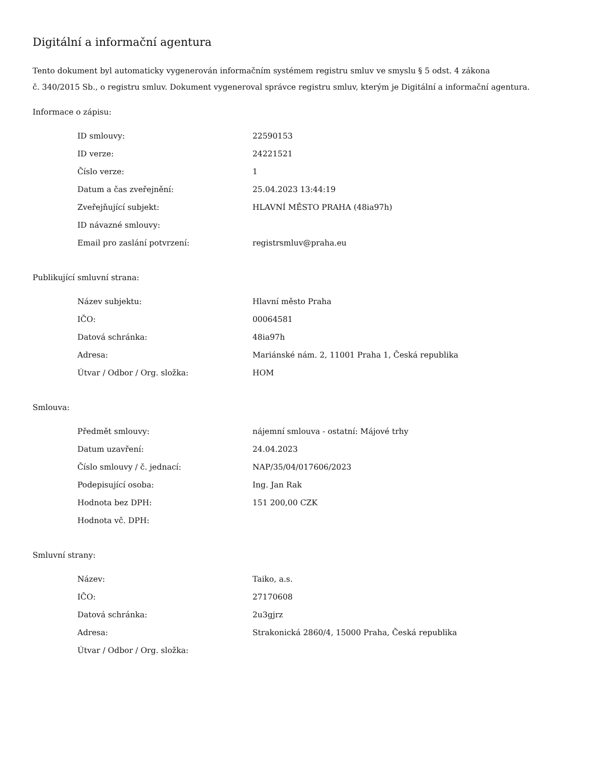Digitální a informační agentura
Tento dokument byl automaticky vygenerován informačním systémem registru smluv ve smyslu § 5 odst. 4 zákona
č. 340/2015 Sb., o registru smluv. Dokument vygeneroval správce registru smluv, kterým je Digitální a informační agentura.
Informace o zápisu:
| ID smlouvy: | 22590153 |
| ID verze: | 24221521 |
| Číslo verze: | 1 |
| Datum a čas zveřejnění: | 25.04.2023 13:44:19 |
| Zveřejňující subjekt: | HLAVNÍ MĚSTO PRAHA (48ia97h) |
| ID návazné smlouvy: | |
| Email pro zaslání potvrzení: | registrsmluv@praha.eu |
Publikující smluvní strana:
| Název subjektu: | Hlavní město Praha |
| IČO: | 00064581 |
| Datová schránka: | 48ia97h |
| Adresa: | Mariánské nám. 2, 11001 Praha 1, Česká republika |
| Útvar / Odbor / Org. složka: | HOM |
Smlouva:
| Předmět smlouvy: | nájemní smlouva - ostatní: Májové trhy |
| Datum uzavření: | 24.04.2023 |
| Číslo smlouvy / č. jednací: | NAP/35/04/017606/2023 |
| Podepisující osoba: | Ing. Jan Rak |
| Hodnota bez DPH: | 151 200,00 CZK |
| Hodnota vč. DPH: | |
Smluvní strany:
| Název: | Taiko, a.s. |
| IČO: | 27170608 |
| Datová schránka: | 2u3gjrz |
| Adresa: | Strakonická 2860/4, 15000 Praha, Česká republika |
| Útvar / Odbor / Org. složka: | |